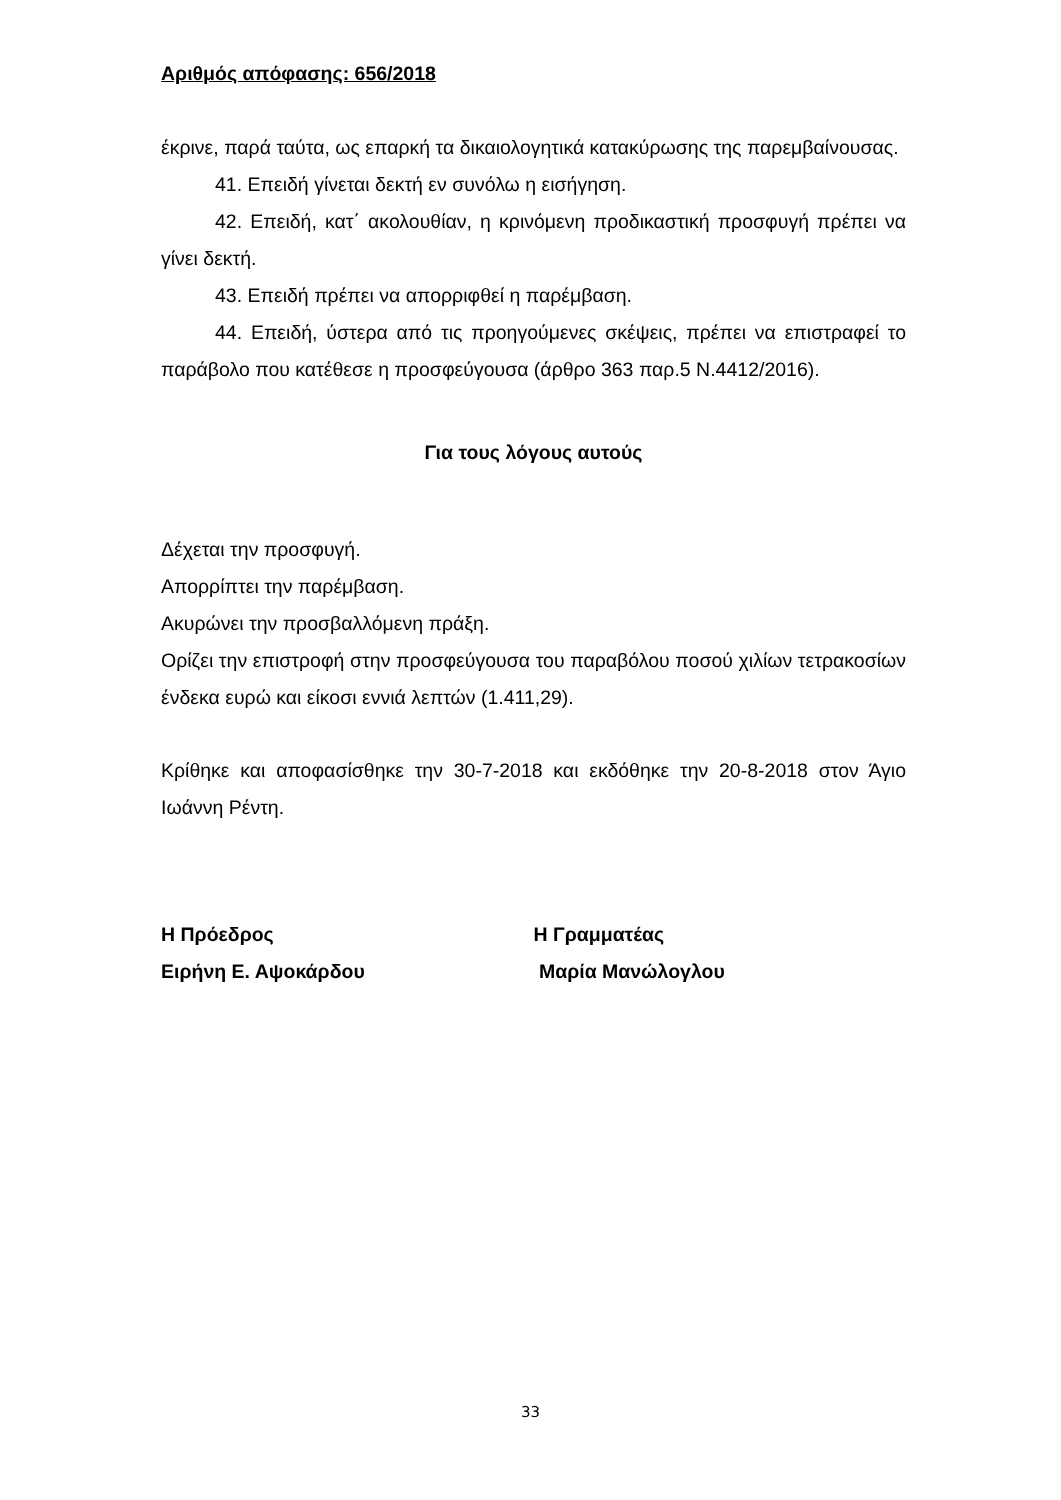Αριθμός απόφασης: 656/2018
έκρινε, παρά ταύτα, ως επαρκή τα δικαιολογητικά κατακύρωσης της παρεμβαίνουσας.
41. Επειδή γίνεται δεκτή εν συνόλω η εισήγηση.
42. Επειδή, κατ΄ ακολουθίαν, η κρινόμενη προδικαστική προσφυγή πρέπει να γίνει δεκτή.
43. Επειδή πρέπει να απορριφθεί η παρέμβαση.
44. Επειδή, ύστερα από τις προηγούμενες σκέψεις, πρέπει να επιστραφεί το παράβολο που κατέθεσε η προσφεύγουσα (άρθρο 363 παρ.5 Ν.4412/2016).
Για τους λόγους αυτούς
Δέχεται την προσφυγή.
Απορρίπτει την παρέμβαση.
Ακυρώνει την προσβαλλόμενη πράξη.
Ορίζει την επιστροφή στην προσφεύγουσα του παραβόλου ποσού χιλίων τετρακοσίων ένδεκα ευρώ και είκοσι εννιά λεπτών (1.411,29).
Κρίθηκε και αποφασίσθηκε την 30-7-2018 και εκδόθηκε την 20-8-2018 στον Άγιο Ιωάννη Ρέντη.
Η Πρόεδρος
Ειρήνη Ε. Αψοκάρδου
Η Γραμματέας
Μαρία Μανώλογλου
33